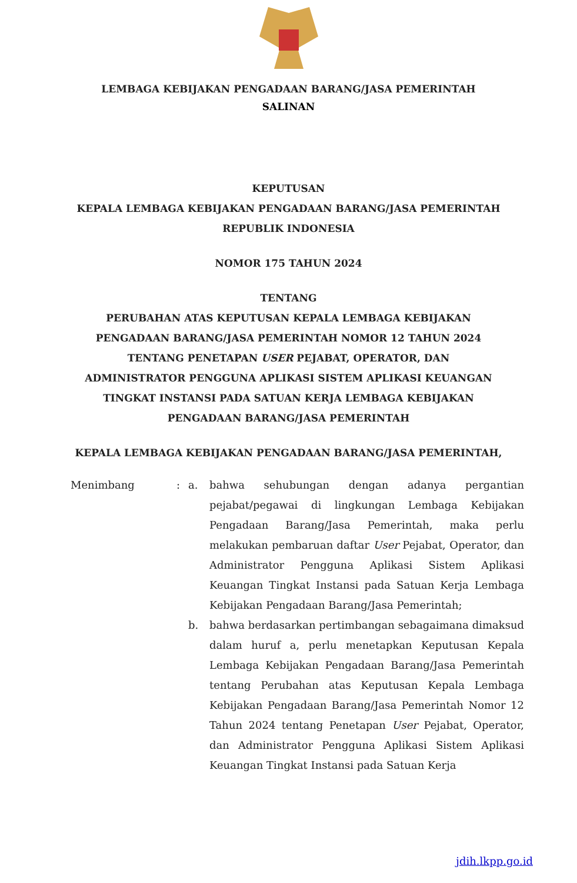LEMBAGA KEBIJAKAN PENGADAAN BARANG/JASA PEMERINTAH
SALINAN
KEPUTUSAN
KEPALA LEMBAGA KEBIJAKAN PENGADAAN BARANG/JASA PEMERINTAH
REPUBLIK INDONESIA
NOMOR 175 TAHUN 2024
TENTANG
PERUBAHAN ATAS KEPUTUSAN KEPALA LEMBAGA KEBIJAKAN
PENGADAAN BARANG/JASA PEMERINTAH NOMOR 12 TAHUN 2024
TENTANG PENETAPAN USER PEJABAT, OPERATOR, DAN
ADMINISTRATOR PENGGUNA APLIKASI SISTEM APLIKASI KEUANGAN
TINGKAT INSTANSI PADA SATUAN KERJA LEMBAGA KEBIJAKAN
PENGADAAN BARANG/JASA PEMERINTAH
KEPALA LEMBAGA KEBIJAKAN PENGADAAN BARANG/JASA PEMERINTAH,
Menimbang : a. bahwa sehubungan dengan adanya pergantian pejabat/pegawai di lingkungan Lembaga Kebijakan Pengadaan Barang/Jasa Pemerintah, maka perlu melakukan pembaruan daftar User Pejabat, Operator, dan Administrator Pengguna Aplikasi Sistem Aplikasi Keuangan Tingkat Instansi pada Satuan Kerja Lembaga Kebijakan Pengadaan Barang/Jasa Pemerintah;
b. bahwa berdasarkan pertimbangan sebagaimana dimaksud dalam huruf a, perlu menetapkan Keputusan Kepala Lembaga Kebijakan Pengadaan Barang/Jasa Pemerintah tentang Perubahan atas Keputusan Kepala Lembaga Kebijakan Pengadaan Barang/Jasa Pemerintah Nomor 12 Tahun 2024 tentang Penetapan User Pejabat, Operator, dan Administrator Pengguna Aplikasi Sistem Aplikasi Keuangan Tingkat Instansi pada Satuan Kerja
jdih.lkpp.go.id